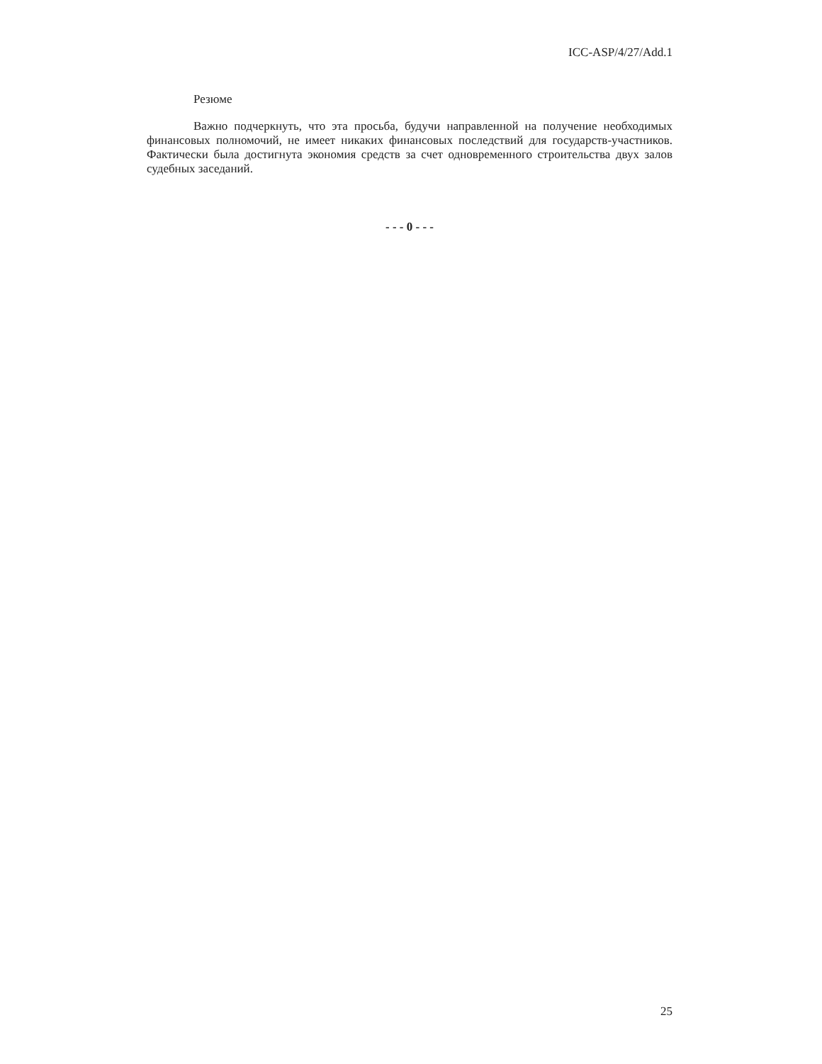ICC-ASP/4/27/Add.1
Резюме
Важно подчеркнуть, что эта просьба, будучи направленной на получение необходимых финансовых полномочий, не имеет никаких финансовых последствий для государств-участников. Фактически была достигнута экономия средств за счет одновременного строительства двух залов судебных заседаний.
- - - 0 - - -
25